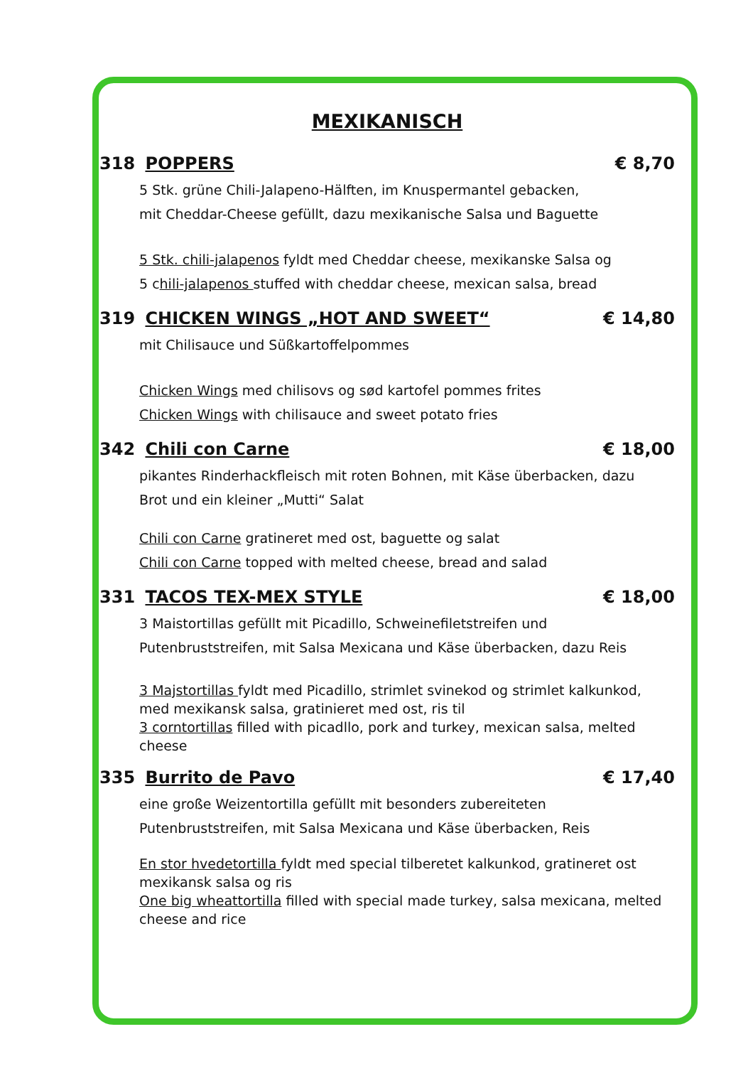MEXIKANISCH
318 POPPERS € 8,70
5 Stk. grüne Chili-Jalapeno-Hälften, im Knuspermantel gebacken,
mit Cheddar-Cheese gefüllt, dazu mexikanische Salsa und Baguette
5 Stk. chili-jalapenos fyldt med Cheddar cheese, mexikanske Salsa og
5 chili-jalapenos stuffed with cheddar cheese, mexican salsa, bread
319 CHICKEN WINGS „HOT AND SWEET“€ 14,80
mit Chilisauce und Süßkartoffelpommes
Chicken Wings med chilisovs og sød kartofel pommes frites
Chicken Wings with chilisauce and sweet potato fries
342 Chili con Carne € 18,00
pikantes Rinderhackfleisch mit roten Bohnen, mit Käse überbacken, dazu
Brot und ein kleiner „Mutti“ Salat
Chili con Carne gratineret med ost, baguette og salat
Chili con Carne topped with melted cheese, bread and salad
331 TACOS TEX-MEX STYLE € 18,00
3 Maistortillas gefüllt mit Picadillo, Schweinefiletstreifen und
Putenbruststreifen, mit Salsa Mexicana und Käse überbacken, dazu Reis
3 Majstortillas fyldt med Picadillo, strimlet svinekod og strimlet kalkunkod,
med mexikansk salsa, gratinieret med ost, ris til
3 corntortillas filled with picadllo, pork and turkey, mexican salsa, melted cheese
335 Burrito de Pavo € 17,40
eine große Weizentortilla gefüllt mit besonders zubereiteten
Putenbruststreifen, mit Salsa Mexicana und Käse überbacken, Reis
En stor hvedetortilla fyldt med special tilberetet kalkunkod, gratineret ost
mexikansk salsa og ris
One big wheattortilla filled with special made turkey, salsa mexicana, melted cheese and rice